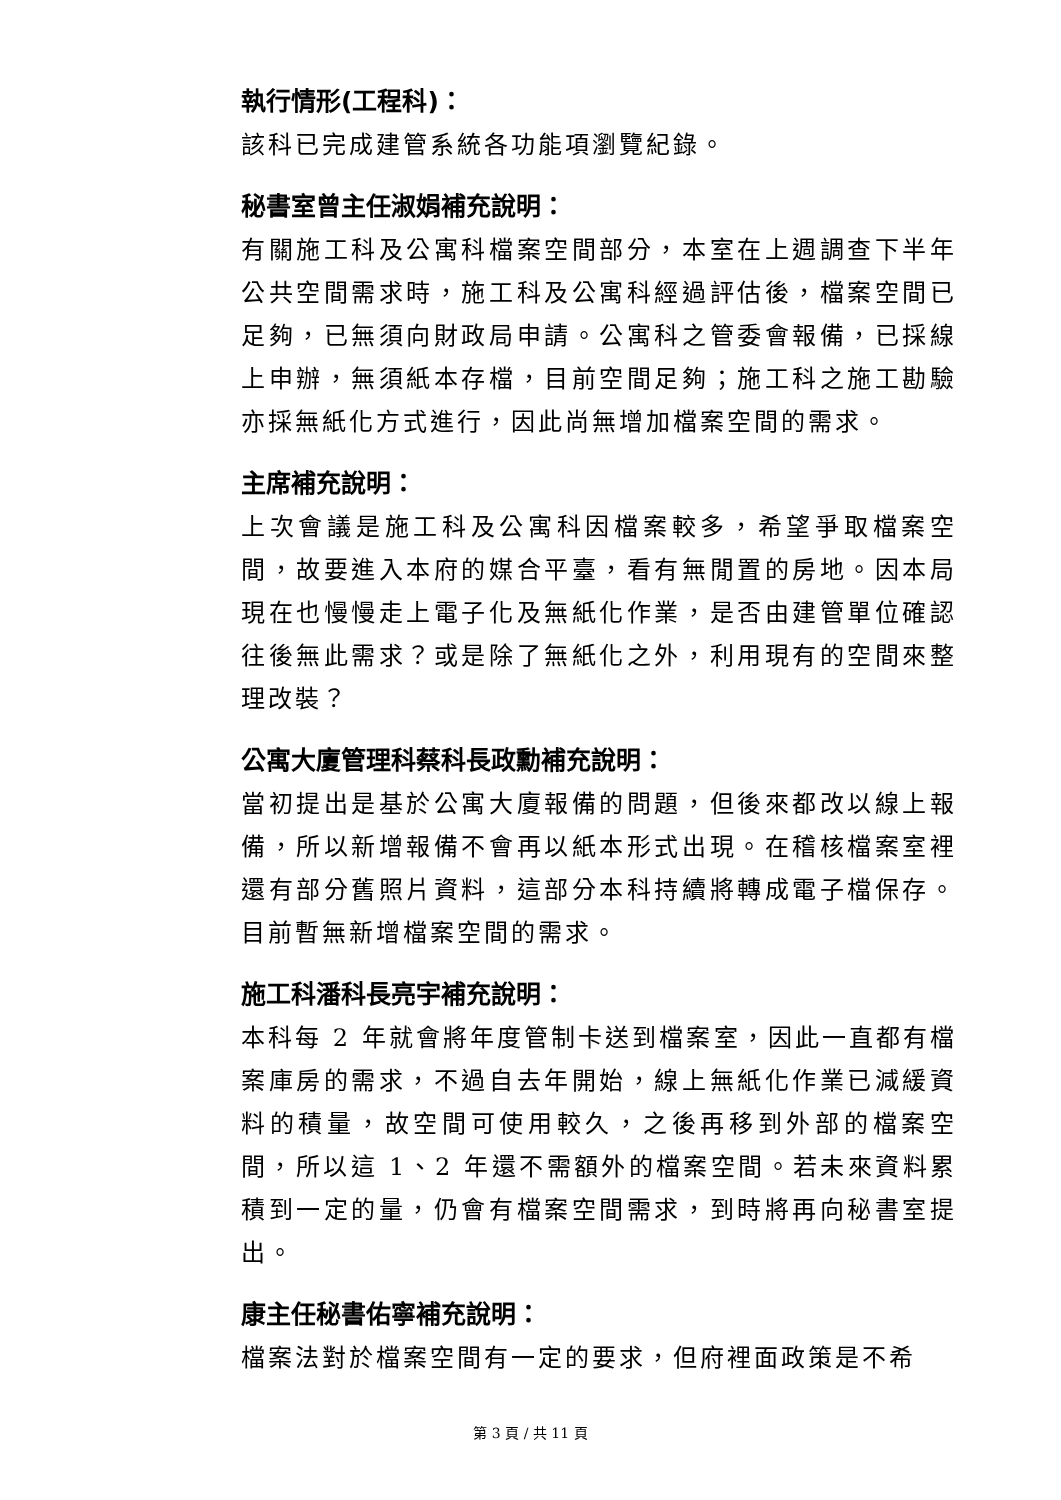執行情形(工程科)：
該科已完成建管系統各功能項瀏覽紀錄。
秘書室曾主任淑娟補充說明：
有關施工科及公寓科檔案空間部分，本室在上週調查下半年公共空間需求時，施工科及公寓科經過評估後，檔案空間已足夠，已無須向財政局申請。公寓科之管委會報備，已採線上申辦，無須紙本存檔，目前空間足夠；施工科之施工勘驗亦採無紙化方式進行，因此尚無增加檔案空間的需求。
主席補充說明：
上次會議是施工科及公寓科因檔案較多，希望爭取檔案空間，故要進入本府的媒合平臺，看有無閒置的房地。因本局現在也慢慢走上電子化及無紙化作業，是否由建管單位確認往後無此需求？或是除了無紙化之外，利用現有的空間來整理改裝？
公寓大廈管理科蔡科長政勳補充說明：
當初提出是基於公寓大廈報備的問題，但後來都改以線上報備，所以新增報備不會再以紙本形式出現。在稽核檔案室裡還有部分舊照片資料，這部分本科持續將轉成電子檔保存。目前暫無新增檔案空間的需求。
施工科潘科長亮宇補充說明：
本科每 2 年就會將年度管制卡送到檔案室，因此一直都有檔案庫房的需求，不過自去年開始，線上無紙化作業已減緩資料的積量，故空間可使用較久，之後再移到外部的檔案空間，所以這 1、2 年還不需額外的檔案空間。若未來資料累積到一定的量，仍會有檔案空間需求，到時將再向秘書室提出。
康主任秘書佑寧補充說明：
檔案法對於檔案空間有一定的要求，但府裡面政策是不希
第 3 頁 / 共 11 頁